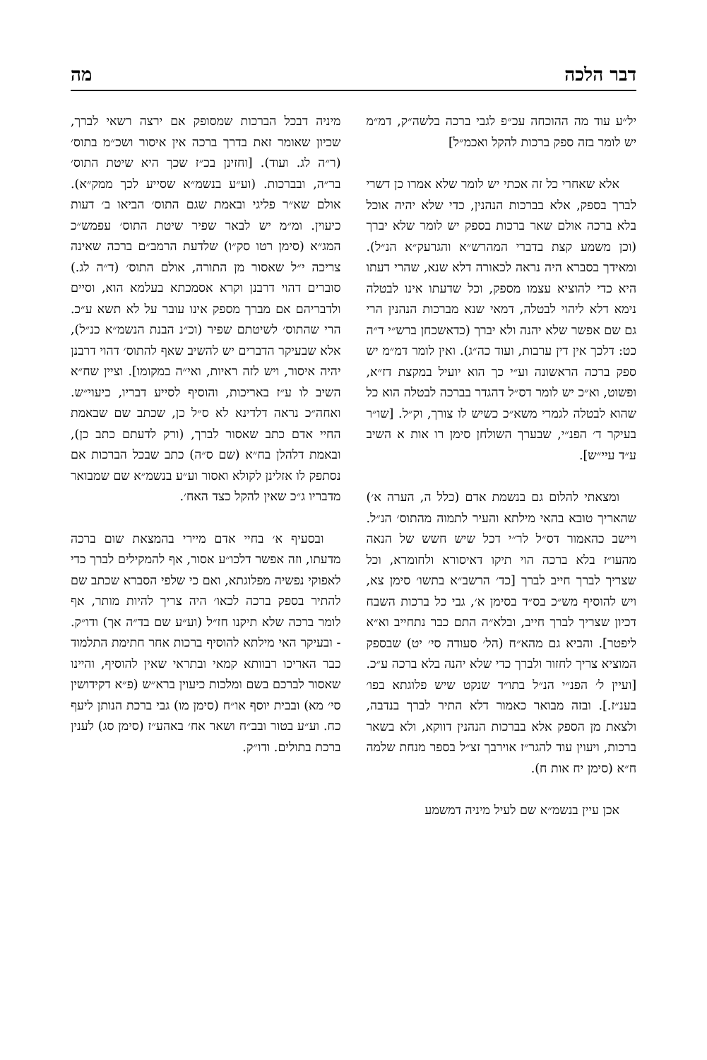דבר הלכה מה
יל״ע עוד מה ההוכחה עכ״פ לגבי ברכה בלשה״ק, דמ״מ יש לומר בזה ספק ברכות להקל ואכמ״ל]
אלא שאחרי כל זה אכתי יש לומר שלא אמרו כן דשרי לברך בספק, אלא בברכות הנהנין, כדי שלא יהיה אוכל בלא ברכה אולם שאר ברכות בספק יש לומר שלא יברך (וכן משמע קצת בדברי המהרש״א והגרעק״א הנ״ל). ומאידך בסברא היה נראה לכאורה דלא שנא, שהרי דעתו היא כדי להוציא עצמו מספק, וכל שדעתו אינו לבטלה נימא דלא ליהוי לבטלה, דמאי שנא מברכות הנהנין הרי גם שם אפשר שלא יהנה ולא יברך (כדאשכחן ברש״י ד״ה כט: דלכך אין דין ערבות, ועוד כה״ג). ואין לומר דמ״מ יש ספק ברכה הראשונה וע״י כך הוא יועיל במקצת דז״א, ופשוט, וא״כ יש לומר דס״ל דהגדר בברכה לבטלה הוא כל שהוא לבטלה לגמרי משא״כ כשיש לו צורך, וק״ל. [שו״ר בעיקר ד׳ הפנ״י, שבערך השולחן סימן רו אות א השיב ע״ד עיי״ש].
ומצאתי להלום גם בנשמת אדם (כלל ה, הערה א׳) שהאריך טובא בהאי מילתא והעיר לתמוה מהתוס׳ הנ״ל. ויישב כהאמור דס״ל לר״י דכל שיש חשש של הנאה מהעו״ז בלא ברכה הוי תיקו דאיסורא ולחומרא, וכל שצריך לברך חייב לברך [כד׳ הרשב״א בתשו׳ סימן צא, ויש להוסיף מש״כ בס״ד בסימן א׳, גבי כל ברכות השבח דכיון שצריך לברך חייב, ובלא״ה התם כבר נתחייב וא״א ליפטר]. והביא גם מהא״ח (הל׳ סעודה סי׳ יט) שבספק המוציא צריך לחזור ולברך כדי שלא יהנה בלא ברכה ע״כ. [ועיין ל׳ הפנ״י הנ״ל בתו״ד שנקט שיש פלוגתא בפו׳ בענ״ז.]. ובזה מבואר כאמור דלא התיר לברך בנדבה, ולצאת מן הספק אלא בברכות הנהנין דווקא, ולא בשאר ברכות, ויעוין עוד להגר״ז אוירבך זצ״ל בספר מנחת שלמה ח״א (סימן יח אות ח).
אכן עיין בנשמ״א שם לעיל מיניה דמשמע
מיניה דבכל הברכות שמסופק אם ירצה רשאי לברך, שכיון שאומר זאת בדרך ברכה אין איסור ושכ״מ בתוס׳ (ר״ה לג. ועוד). [וחזינן בכ״ז שכך היא שיטת התוס׳ בר״ה, ובברכות. (וע״ע בנשמ״א שסייע לכך ממק״א). אולם שא״ר פליגי ובאמת שגם התוס׳ הביאו ב׳ דעות כיעוין. ומ״מ יש לבאר שפיר שיטת התוס׳ עפמש״כ המג״א (סימן רטו סק״ו) שלדעת הרמב״ם ברכה שאינה צריכה י״ל שאסור מן התורה, אולם התוס׳ (ד״ה לג.) סוברים דהוי דרבנן וקרא אסמכתא בעלמא הוא, וסיים ולדבריהם אם מברך מספק אינו עובר על לא תשא ע״כ. הרי שהתוס׳ לשיטתם שפיר (וכ״נ הבנת הנשמ״א כנ״ל), אלא שבעיקר הדברים יש להשיב שאף להתוס׳ דהוי דרבנן יהיה איסור, ויש לזה ראיות, ואי״ה במקומו]. וציין שח״א השיב לו ע״ז באריכות, והוסיף לסייע דבריו, כיעוי״ש. ואחה״כ נראה דלדינא לא ס״ל כן, שכתב שם שבאמת החיי אדם כתב שאסור לברך, (ורק לדעתם כתב כן), ובאמת דלהלן בח״א (שם ס״ה) כתב שבכל הברכות אם נסתפק לו אזלינן לקולא ואסור וע״ע בנשמ״א שם שמבואר מדבריו ג״כ שאין להקל כצד האח׳.
ובסעיף א׳ בחיי אדם מיירי בהמצאת שום ברכה מדעתו, וזה אפשר דלכו״ע אסור, אף להמקילים לברך כדי לאפוקי נפשיה מפלוגתא, ואם כי שלפי הסברא שכתב שם להתיר בספק ברכה לכאו׳ היה צריך להיות מותר, אף לומר ברכה שלא תיקנו חז״ל (וע״ע שם בד״ה אך) ודו״ק. - ובעיקר האי מילתא להוסיף ברכות אחר חתימת התלמוד כבר האריכו רבוותא קמאי ובתראי שאין להוסיף, והיינו שאסור לברכם בשם ומלכות כיעוין ברא״ש (פ״א דקידושין סי׳ מא) ובבית יוסף או״ח (סימן מו) גבי ברכת הנותן ליעף כח. וע״ע בטור ובב״ח ושאר אח׳ באהע״ז (סימן סג) לענין ברכת בתולים. ודו״ק.